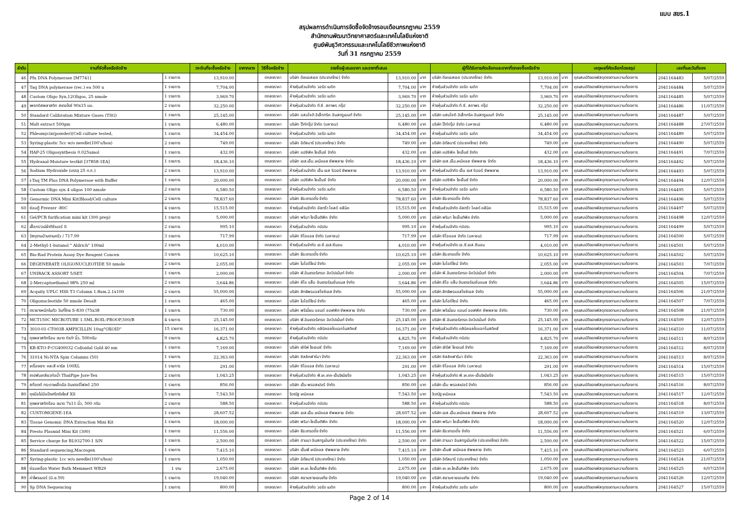แบบ สขร.1
สรุปผลการดำเนินการจัดซื้อจัดจ้างรอบเดือนกรกฎาคม 2559
สำนักงานพัฒนาวิทยาศาสตร์และเทคโนโลยีแห่งชาติ
ศูนย์พันธุวิศวกรรมและเทคโนโลยีชีวภาพแห่งชาติ
วันที่ 31 กรกฎาคม 2559
| ลำดับ | งานที่จัดซื้อหรือจัดจ้าง | | วงเงินที่จะซื้อหรือจ้าง | ราคากลาง | วิธีซื้อหรือจ้าง | รายชื่อผู้เสนอราคา และราคาที่เสนอ | | | ผู้ที่ได้รับการคัดเลือกและราคาที่ตกลงซื้อหรือจ้าง | | | เหตุผลที่คัดเลือกโดยสรุป | เลขที่และวันที่ของ | |
| --- | --- | --- | --- | --- | --- | --- | --- | --- | --- | --- | --- | --- | --- | --- |
| 46 | Pfu DNA Polymerase [M7741] | 1 รายการ | 13,910.00 | | ตกลงราคา | บริษัท ดีเคเอสเอช (ประเทศไทย) จำกัด | 13,910.00 | บาท | บริษัท ดีเคเอสเอช (ประเทศไทย) จำกัด | 13,910.00 | บาท | คุณสมบัติของพัสดุตรงตามความต้องการ | 2041164483 | 5/07/2559 |
| 47 | Taq DNA polymerase (rec.) ea 500 u | 1 รายการ | 7,704.00 | | ตกลงราคา | ห้างหุ้นส่วนจำกัด วอร์ด เมดิก | 7,704.00 | บาท | ห้างหุ้นส่วนจำกัด วอร์ด เมดิก | 7,704.00 | บาท | คุณสมบัติของพัสดุตรงตามความต้องการ | 2041164484 | 5/07/2559 |
| 48 | Custom Oligo Syn,12Oligos, 25 nmole | 1 รายการ | 3,969.70 | | ตกลงราคา | ห้างหุ้นส่วนจำกัด วอร์ด เมดิก | 3,969.70 | บาท | ห้างหุ้นส่วนจำกัด วอร์ด เมดิก | 3,969.70 | บาท | คุณสมบัติของพัสดุตรงตามความต้องการ | 2041164485 | 5/07/2559 |
| 49 | เพรทดิสพลาสติก สเตอไรซ์ 90x15 มม. | 2 รายการ | 32,250.00 | | ตกลงราคา | ห้างหุ้นส่วนจำกัด ที.ซี. สถาพร กรุ๊ป | 32,250.00 | บาท | ห้างหุ้นส่วนจำกัด ที.ซี. สถาพร กรุ๊ป | 32,250.00 | บาท | คุณสมบัติของพัสดุตรงตามความต้องการ | 2041164486 | 11/07/2559 |
| 50 | Standard Calibration Mixture Gases (TSG) | 1 รายการ | 25,145.00 | | ตกลงราคา | บริษัท แสนโชติ อิเล็กทริค อินสตรูเมนท์ จำกัด | 25,145.00 | บาท | บริษัท แสนโชติ อิเล็กทริค อินสตรูเมนท์ จำกัด | 25,145.00 | บาท | คุณสมบัติของพัสดุตรงตามความต้องการ | 2041164487 | 5/07/2559 |
| 51 | Malt extract 500gm | 1 รายการ | 6,480.00 | | ตกลงราคา | บริษัท ไว้ท์กรุ๊ป จำกัด (มหาชน) | 6,480.00 | บาท | บริษัท ไว้ท์กรุ๊ป จำกัด (มหาชน) | 6,480.00 | บาท | คุณสมบัติของพัสดุตรงตามความต้องการ | 2041164488 | 27/07/2559 |
| 52 | Phleomycin(powder)(Cell culture tested, | 1 รายการ | 34,454.00 | | ตกลงราคา | ห้างหุ้นส่วนจำกัด วอร์ด เมดิก | 34,454.00 | บาท | ห้างหุ้นส่วนจำกัด วอร์ด เมดิก | 34,454.00 | บาท | คุณสมบัติของพัสดุตรงตามความต้องการ | 2041164489 | 5/07/2559 |
| 53 | Syring-plastic 5cc w/o needle(100's/box) | 2 รายการ | 749.00 | | ตกลงราคา | บริษัท อิตัลมาร์ (ประเทศไทย) จำกัด | 749.00 | บาท | บริษัท อิตัลมาร์ (ประเทศไทย) จำกัด | 749.00 | บาท | คุณสมบัติของพัสดุตรงตามความต้องการ | 2041164490 | 5/07/2559 |
| 54 | HAP-25 Oligosynthesis 0.025umol | 1 รายการ | 432.00 | | ตกลงราคา | บริษัท แปซิฟิค ไซเอ็นซ์ จำกัด | 432.00 | บาท | บริษัท แปซิฟิค ไซเอ็นซ์ จำกัด | 432.00 | บาท | คุณสมบัติของพัสดุตรงตามความต้องการ | 2041164491 | 7/07/2559 |
| 55 | Hydranal-Moisture testkit [37858-1EA] | 1 รายการ | 18,436.10 | | ตกลงราคา | บริษัท เอส.เอ็ม.เคมีคอล ซัพพลาย จำกัด | 18,436.10 | บาท | บริษัท เอส.เอ็ม.เคมีคอล ซัพพลาย จำกัด | 18,436.10 | บาท | คุณสมบัติของพัสดุตรงตามความต้องการ | 2041164492 | 5/07/2559 |
| 56 | Sodium Hydroxide (บรรจุ 25 ก.ก.) | 2 รายการ | 13,910.00 | | ตกลงราคา | ห้างหุ้นส่วนจำกัด เอ็น เอส ริเวอร์ ซัพพลาย | 13,910.00 | บาท | ห้างหุ้นส่วนจำกัด เอ็น เอส ริเวอร์ ซัพพลาย | 13,910.00 | บาท | คุณสมบัติของพัสดุตรงตามความต้องการ | 2041164493 | 5/07/2559 |
| 57 | i-Taq TM Plus DNA Polymerase with Buffer | 1 รายการ | 20,000.00 | | ตกลงราคา | บริษัท แปซิฟิค ไซเอ็นซ์ จำกัด | 20,000.00 | บาท | บริษัท แปซิฟิค ไซเอ็นซ์ จำกัด | 20,000.00 | บาท | คุณสมบัติของพัสดุตรงตามความต้องการ | 2041164494 | 12/07/2559 |
| 58 | Custom Oligo syn 4 oligos 100 nmole | 2 รายการ | 6,580.50 | | ตกลงราคา | ห้างหุ้นส่วนจำกัด วอร์ด เมดิก | 6,580.50 | บาท | ห้างหุ้นส่วนจำกัด วอร์ด เมดิก | 6,580.50 | บาท | คุณสมบัติของพัสดุตรงตามความต้องการ | 2041164495 | 5/07/2559 |
| 59 | Genormic DNA Mini Kit(Blood/Cell culture | 2 รายการ | 78,837.60 | | ตกลงราคา | บริษัท ธีระเทรดดิ้ง จำกัด | 78,837.60 | บาท | บริษัท ธีระเทรดดิ้ง จำกัด | 78,837.60 | บาท | คุณสมบัติของพัสดุตรงตามความต้องการ | 2041164496 | 5/07/2559 |
| 60 | ซ่อมตู้ Freezer -80C | 4 รายการ | 15,515.00 | | ตกลงราคา | ห้างหุ้นส่วนจำกัด อัลตร้า โคลด์ คลีนิค | 15,515.00 | บาท | ห้างหุ้นส่วนจำกัด อัลตร้า โคลด์ คลีนิค | 15,515.00 | บาท | คุณสมบัติของพัสดุตรงตามความต้องการ | 2041164497 | 5/07/2559 |
| 61 | Gel/PCR furification mini kit (300 prep) | 1 รายการ | 5,000.00 | | ตกลงราคา | บริษัท พริมา ไซเอ็นติฟิค จำกัด | 5,000.00 | บาท | บริษัท พริมา ไซเอ็นติฟิค จำกัด | 5,000.00 | บาท | คุณสมบัติของพัสดุตรงตามความต้องการ | 2041164498 | 12/07/2559 |
| 62 | เสื้อกราวน์ผ้าทีซีเบอร์ S | 2 รายการ | 995.10 | | ตกลงราคา | ห้างหุ้นส่วนจำกัด กบิประ | 995.10 | บาท | ห้างหุ้นส่วนจำกัด กบิประ | 995.10 | บาท | คุณสมบัติของพัสดุตรงตามความต้องการ | 2041164499 | 5/07/2559 |
| 63 | วัสดุงานบ้านงานครัว / 717.99 | 3 รายการ | 717.99 | | ตกลงราคา | บริษัท ซีโอแอล จำกัด (มหาชน) | 717.99 | บาท | บริษัท ซีโอแอล จำกัด (มหาชน) | 717.99 | บาท | คุณสมบัติของพัสดุตรงตามความต้องการ | 2041164500 | 5/07/2559 |
| 64 | 2-Methyl-1-butanol " Aldrich" 100ml | 2 รายการ | 4,010.00 | | ตกลงราคา | ห้างหุ้นส่วนจำกัด เอ.ซี.เอส.ซีนอน | 4,010.00 | บาท | ห้างหุ้นส่วนจำกัด เอ.ซี.เอส.ซีนอน | 4,010.00 | บาท | คุณสมบัติของพัสดุตรงตามความต้องการ | 2041164501 | 5/07/2559 |
| 65 | Bio-Rad Protein Assay Dye Reagent Concen | 3 รายการ | 10,625.10 | | ตกลงราคา | บริษัท ธีระเทรดดิ้ง จำกัด | 10,625.10 | บาท | บริษัท ธีระเทรดดิ้ง จำกัด | 10,625.10 | บาท | คุณสมบัติของพัสดุตรงตามความต้องการ | 2041164502 | 5/07/2559 |
| 66 | DEGENERATE OLIGONUCLEOTIDE 50 nmole | 2 รายการ | 2,055.00 | | ตกลงราคา | บริษัท ไบโอดีไซน์ จำกัด | 2,055.00 | บาท | บริษัท ไบโอดีไซน์ จำกัด | 2,055.00 | บาท | คุณสมบัติของพัสดุตรงตามความต้องการ | 2041164503 | 7/07/2559 |
| 67 | UNIRACK ASSORT 5/SET | 1 รายการ | 2,000.00 | | ตกลงราคา | บริษัท พี.อินเตอร์เทรด อิควิปเม้นท์ จำกัด | 2,000.00 | บาท | บริษัท พี.อินเตอร์เทรด อิควิปเม้นท์ จำกัด | 2,000.00 | บาท | คุณสมบัติของพัสดุตรงตามความต้องการ | 2041164504 | 7/07/2559 |
| 68 | 2-Mercaptoethanol 98% 250 ml | 2 รายการ | 3,644.86 | | ตกลงราคา | บริษัท ลีโอ แล็บ อินเตอร์เนชั่นแนล จำกัด | 3,644.86 | บาท | บริษัท ลีโอ แล็บ อินเตอร์เนชั่นแนล จำกัด | 3,644.86 | บาท | คุณสมบัติของพัสดุตรงตามความต้องการ | 2041164505 | 15/07/2559 |
| 69 | Acquity UPLC HSS T3 Column 1.8um.2.1x100 | 2 รายการ | 55,000.00 | | ตกลงราคา | บริษัท สิทธิพรแอสโซซิเอส จำกัด | 55,000.00 | บาท | บริษัท สิทธิพรแอสโซซิเอส จำกัด | 55,000.00 | บาท | คุณสมบัติของพัสดุตรงตามความต้องการ | 2041164506 | 21/07/2559 |
| 70 | Oligonucleotide 50 nmole Desalt | 1 รายการ | 465.00 | | ตกลงราคา | บริษัท ไบโอดีไซน์ จำกัด | 465.00 | บาท | บริษัท ไบโอดีไซน์ จำกัด | 465.00 | บาท | คุณสมบัติของพัสดุตรงตามความต้องการ | 2041164507 | 7/07/2559 |
| 71 | ตรายางหมึกในตัว วันที่ไทย S-830 (75x38 | 1 รายการ | 730.00 | | ตกลงราคา | บริษัท พรีเมี่ยม แอนด์ ออฟฟิศ ซัพพลาย จำกัด | 730.00 | บาท | บริษัท พรีเมี่ยม แอนด์ ออฟฟิศ ซัพพลาย จำกัด | 730.00 | บาท | คุณสมบัติของพัสดุตรงตามความต้องการ | 2041164508 | 21/07/2559 |
| 72 | MCT150C MICROTUBE 1.5ML.BOIL-PROOF,500/B | 4 รายการ | 25,145.00 | | ตกลงราคา | บริษัท พี.อินเตอร์เทรด อิควิปเม้นท์ จำกัด | 25,145.00 | บาท | บริษัท พี.อินเตอร์เทรด อิควิปเม้นท์ จำกัด | 25,145.00 | บาท | คุณสมบัติของพัสดุตรงตามความต้องการ | 2041164509 | 12/07/2559 |
| 73 | 3010-01-CT003B AMPICILLIN 10ug"OXOID" | 15 รายการ | 16,371.00 | | ตกลงราคา | ห้างหุ้นส่วนจำกัด คลินิคอลไดแอกโนสติคส์ | 16,371.00 | บาท | ห้างหุ้นส่วนจำกัด คลินิคอลไดแอกโนสติคส์ | 16,371.00 | บาท | คุณสมบัติของพัสดุตรงตามความต้องการ | 2041164510 | 11/07/2559 |
| 74 | ถุงพลาสติกร้อน ขนาด 6x9 นิ้ว, 500กรัม | 9 รายการ | 4,825.70 | | ตกลงราคา | ห้างหุ้นส่วนจำกัด กบิประ | 4,825.70 | บาท | ห้างหุ้นส่วนจำกัด กบิประ | 4,825.70 | บาท | คุณสมบัติของพัสดุตรงตามความต้องการ | 2041164511 | 8/07/2559 |
| 75 | KB-KTO-P-CG400032 Colloidal Gold 40 nm | 1 รายการ | 7,169.00 | | ตกลงราคา | บริษัท เซิร์ฟ ไซเอนซ์ จำกัด | 7,169.00 | บาท | บริษัท เซิร์ฟ ไซเอนซ์ จำกัด | 7,169.00 | บาท | คุณสมบัติของพัสดุตรงตามความต้องการ | 2041164512 | 8/07/2559 |
| 76 | 31014 Ni-NTA Spin Columns (50) | 1 รายการ | 22,363.00 | | ตกลงราคา | บริษัท ซิลลิคฟาร์มา จำกัด | 22,363.00 | บาท | บริษัท ซิลลิคฟาร์มา จำกัด | 22,363.00 | บาท | คุณสมบัติของพัสดุตรงตามความต้องการ | 2041164513 | 8/07/2559 |
| 77 | เครื่องเจาะ คละสี คาร์ล 100XL | 1 รายการ | 291.00 | | ตกลงราคา | บริษัท ซีโอแอล จำกัด (มหาชน) | 291.00 | บาท | บริษัท ซีโอแอล จำกัด (มหาชน) | 291.00 | บาท | คุณสมบัติของพัสดุตรงตามความต้องการ | 2041164514 | 15/07/2559 |
| 78 | เทปพันเกลียวท่อน้ำ ThaiPipe Jore-Tex | 2 รายการ | 1,043.25 | | ตกลงราคา | ห้างหุ้นส่วนจำกัด พี.เค.เทค-เอ็นจิเนียริ่ง | 1,043.25 | บาท | ห้างหุ้นส่วนจำกัด พี.เค.เทค-เอ็นจิเนียริ่ง | 1,043.25 | บาท | คุณสมบัติของพัสดุตรงตามความต้องการ | 2041164515 | 15/07/2559 |
| 79 | สก๊อตต์ กระดาษเช็ดมือ อินเตอร์โฟลด์ 250 | 1 รายการ | 856.00 | | ตกลงราคา | บริษัท เอ็ม พรอสเปอร์ จำกัด | 856.00 | บาท | บริษัท เอ็ม พรอสเปอร์ จำกัด | 856.00 | บาท | คุณสมบัติของพัสดุตรงตามความต้องการ | 2041164516 | 8/07/2559 |
| 80 | ถุงมือไม่มีแป้งศรีตรังไซส์ XS | 5 รายการ | 7,543.50 | | ตกลงราคา | จิวณัฐ เคมิคอล | 7,543.50 | บาท | จิวณัฐ เคมิคอล | 7,543.50 | บาท | คุณสมบัติของพัสดุตรงตามความต้องการ | 2041164517 | 12/07/2559 |
| 81 | ถุงพลาสติกร้อน ขนาด 7x11 นิ้ว, 500 กรัม | 2 รายการ | 588.50 | | ตกลงราคา | ห้างหุ้นส่วนจำกัด กบิประ | 588.50 | บาท | ห้างหุ้นส่วนจำกัด กบิประ | 588.50 | บาท | คุณสมบัติของพัสดุตรงตามความต้องการ | 2041164518 | 8/07/2559 |
| 82 | CUSTOMGENE-1EA | 1 รายการ | 28,607.52 | | ตกลงราคา | บริษัท เอส.เอ็ม.เคมีคอล ซัพพลาย จำกัด | 28,607.52 | บาท | บริษัท เอส.เอ็ม.เคมีคอล ซัพพลาย จำกัด | 28,607.52 | บาท | คุณสมบัติของพัสดุตรงตามความต้องการ | 2041164519 | 13/07/2559 |
| 83 | Tissue Genomic DNA Extraction Mini Kit | 1 รายการ | 18,000.00 | | ตกลงราคา | บริษัท พริมา ไซเอ็นติฟิค จำกัด | 18,000.00 | บาท | บริษัท พริมา ไซเอ็นติฟิค จำกัด | 18,000.00 | บาท | คุณสมบัติของพัสดุตรงตามความต้องการ | 2041164520 | 12/07/2559 |
| 84 | Presto Plasmid Mini Kit (300) | 1 รายการ | 11,556.00 | | ตกลงราคา | บริษัท ธีระเทรดดิ้ง จำกัด | 11,556.00 | บาท | บริษัท ธีระเทรดดิ้ง จำกัด | 11,556.00 | บาท | คุณสมบัติของพัสดุตรงตามความต้องการ | 2041164521 | 6/07/2559 |
| 85 | Service charge for BL932700-1 S/N | 1 รายการ | 2,500.00 | | ตกลงราคา | บริษัท ฮานนา อินสทรูเม้นท์ส (ประเทศไทย) จำกัด | 2,500.00 | บาท | บริษัท ฮานนา อินสทรูเม้นท์ส (ประเทศไทย) จำกัด | 2,500.00 | บาท | คุณสมบัติของพัสดุตรงตามความต้องการ | 2041164522 | 15/07/2559 |
| 86 | Standard sequencing,Macrogen | 1 รายการ | 7,415.10 | | ตกลงราคา | บริษัท เอ็นพี เคมีคอล ซัพพลาย จำกัด | 7,415.10 | บาท | บริษัท เอ็นพี เคมีคอล ซัพพลาย จำกัด | 7,415.10 | บาท | คุณสมบัติของพัสดุตรงตามความต้องการ | 2041164523 | 6/07/2559 |
| 87 | Syring-plastic 1cc w/o needle(100's/box) | 1 รายการ | 1,050.00 | | ตกลงราคา | บริษัท อิตัลมาร์ (ประเทศไทย) จำกัด | 1,050.00 | บาท | บริษัท อิตัลมาร์ (ประเทศไทย) จำกัด | 1,050.00 | บาท | คุณสมบัติของพัสดุตรงตามความต้องการ | 2041164524 | 21/07/2559 |
| 88 | ซ่อมเครื่อง Water Bath Memmert WB29 | 1 งาน | 2,675.00 | | ตกลงราคา | บริษัท เค.เค.ไซเอ็นทิฟิค จำกัด | 2,675.00 | บาท | บริษัท เค.เค.ไซเอ็นทิฟิค จำกัด | 2,675.00 | บาท | คุณสมบัติของพัสดุตรงตามความต้องการ | 2041164525 | 6/07/2559 |
| 89 | ค่าไพรเมอร์ (มิ.ย.59) | 1 รายการ | 19,040.00 | | ตกลงราคา | บริษัท สยามซายเอนเทีย จำกัด | 19,040.00 | บาท | บริษัท สยามซายเอนเทีย จำกัด | 19,040.00 | บาท | คุณสมบัติของพัสดุตรงตามความต้องการ | 2041164526 | 12/07/2559 |
| 90 | Sp DNA Sequencing | 1 รายการ | 800.00 | | ตกลงราคา | ห้างหุ้นส่วนจำกัด วอร์ด เมดิก | 800.00 | บาท | ห้างหุ้นส่วนจำกัด วอร์ด เมดิก | 800.00 | บาท | คุณสมบัติของพัสดุตรงตามความต้องการ | 2041164527 | 15/07/2559 |
Page 2 of 14